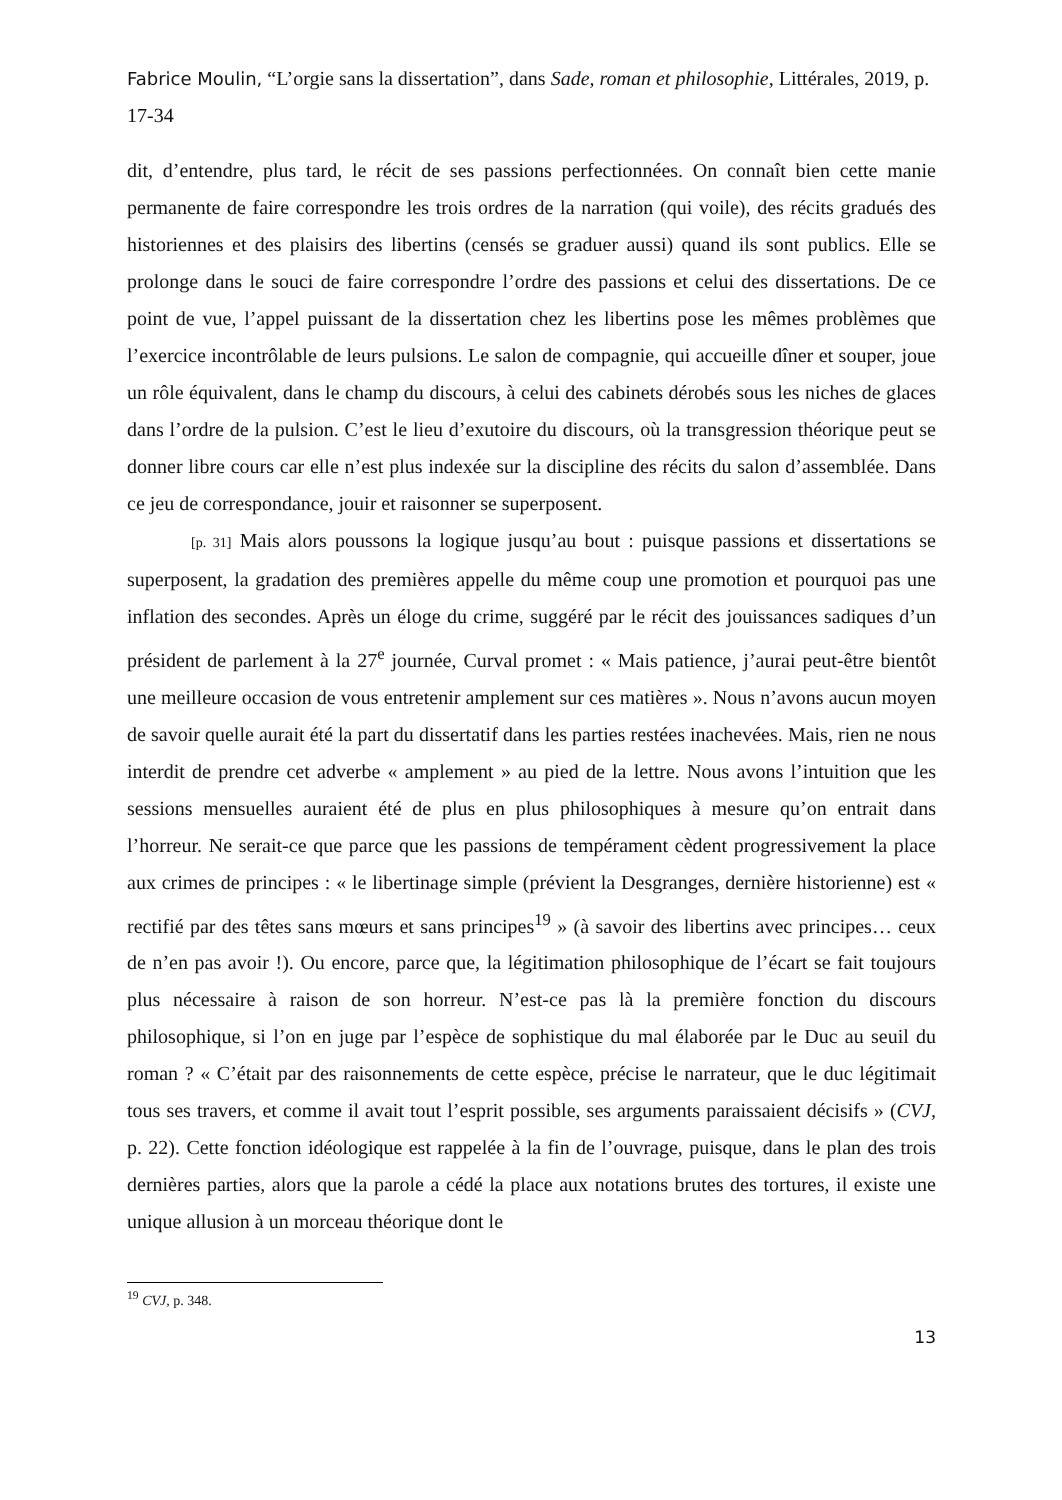Fabrice Moulin, “L’orgie sans la dissertation”, dans Sade, roman et philosophie, Littérales, 2019, p. 17-34
dit, d’entendre, plus tard, le récit de ses passions perfectionnées. On connaît bien cette manie permanente de faire correspondre les trois ordres de la narration (qui voile), des récits gradués des historiennes et des plaisirs des libertins (censés se graduer aussi) quand ils sont publics. Elle se prolonge dans le souci de faire correspondre l’ordre des passions et celui des dissertations. De ce point de vue, l’appel puissant de la dissertation chez les libertins pose les mêmes problèmes que l’exercice incontrôlable de leurs pulsions. Le salon de compagnie, qui accueille dîner et souper, joue un rôle équivalent, dans le champ du discours, à celui des cabinets dérobés sous les niches de glaces dans l’ordre de la pulsion. C’est le lieu d’exutoire du discours, où la transgression théorique peut se donner libre cours car elle n’est plus indexée sur la discipline des récits du salon d’assemblée. Dans ce jeu de correspondance, jouir et raisonner se superposent.
[p. 31] Mais alors poussons la logique jusqu’au bout : puisque passions et dissertations se superposent, la gradation des premières appelle du même coup une promotion et pourquoi pas une inflation des secondes. Après un éloge du crime, suggéré par le récit des jouissances sadiques d’un président de parlement à la 27<sup>e</sup> journée, Curval promet : « Mais patience, j’aurai peut-être bientôt une meilleure occasion de vous entretenir amplement sur ces matières ». Nous n’avons aucun moyen de savoir quelle aurait été la part du dissertatif dans les parties restées inachevées. Mais, rien ne nous interdit de prendre cet adverbe « amplement » au pied de la lettre. Nous avons l’intuition que les sessions mensuelles auraient été de plus en plus philosophiques à mesure qu’on entrait dans l’horreur. Ne serait-ce que parce que les passions de tempérament cèdent progressivement la place aux crimes de principes : « le libertinage simple (prévient la Desgranges, dernière historienne) est « rectifié par des têtes sans mœurs et sans principes<sup>19</sup> » (à savoir des libertins avec principes… ceux de n’en pas avoir !). Ou encore, parce que, la légitimation philosophique de l’écart se fait toujours plus nécessaire à raison de son horreur. N’est-ce pas là la première fonction du discours philosophique, si l’on en juge par l’espèce de sophistique du mal élaborée par le Duc au seuil du roman ? « C’était par des raisonnements de cette espèce, précise le narrateur, que le duc légitimait tous ses travers, et comme il avait tout l’esprit possible, ses arguments paraissaient décisifs » (CVJ, p. 22). Cette fonction idéologique est rappelée à la fin de l’ouvrage, puisque, dans le plan des trois dernières parties, alors que la parole a cédé la place aux notations brutes des tortures, il existe une unique allusion à un morceau théorique dont le
<sup>19</sup> CVJ, p. 348.
13